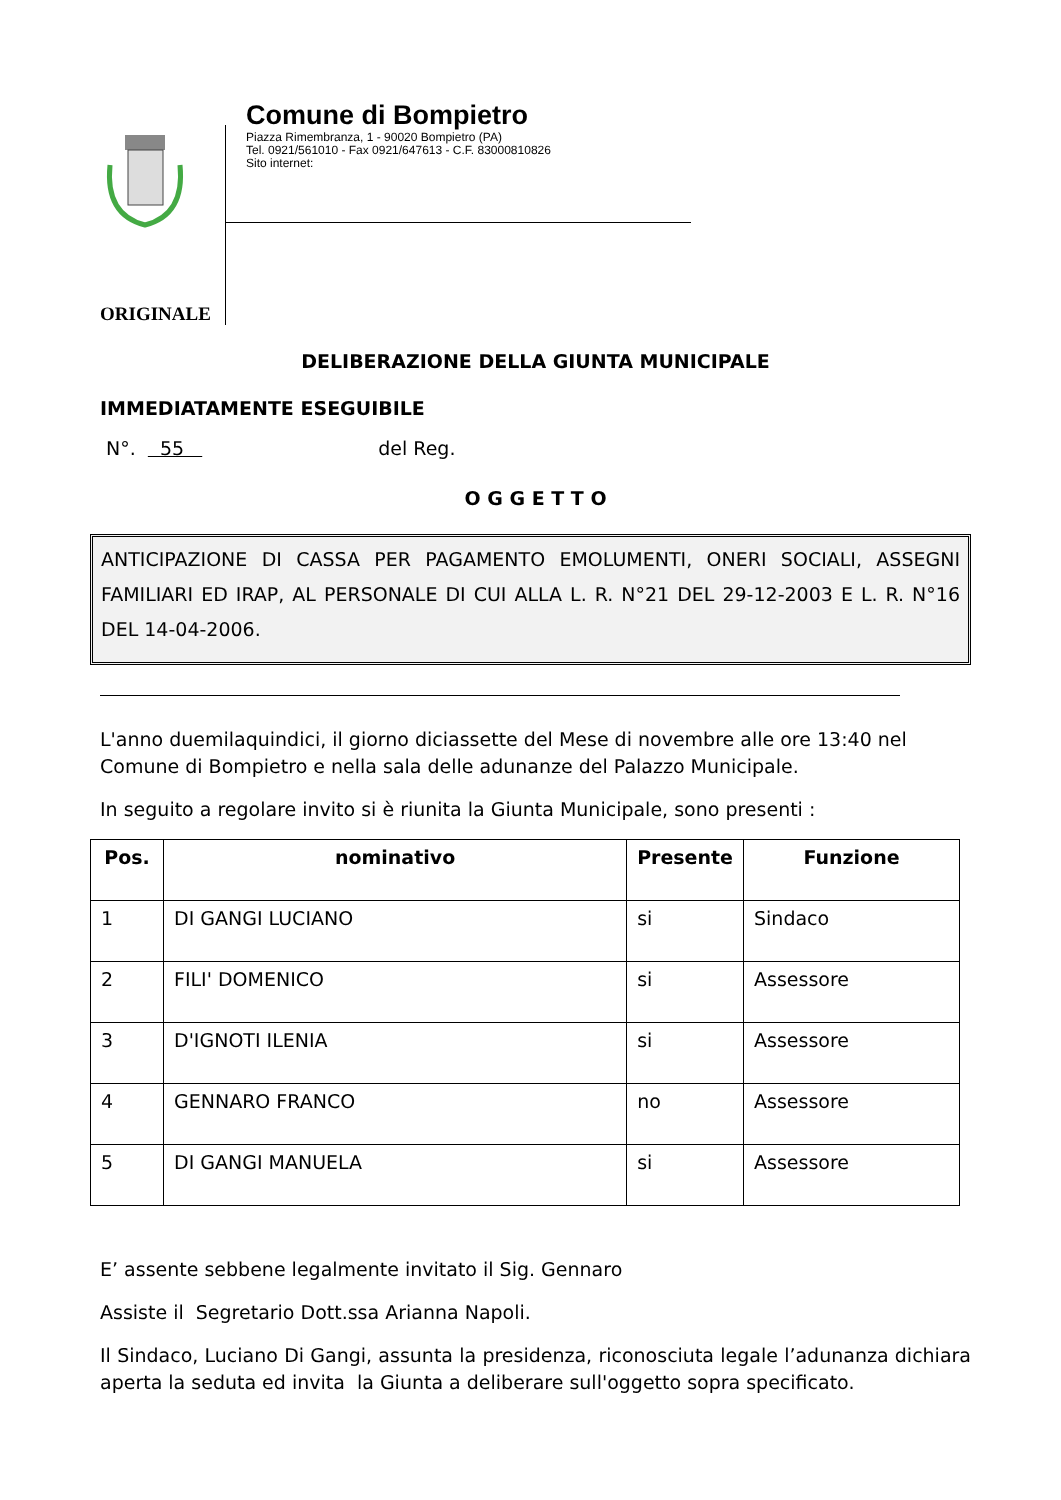Comune di Bompietro
Piazza Rimembranza, 1 - 90020 Bompietro (PA)
Tel. 0921/561010 - Fax 0921/647613 - C.F. 83000810826
Sito internet:
ORIGINALE
DELIBERAZIONE DELLA GIUNTA MUNICIPALE
IMMEDIATAMENTE ESEGUIBILE
N°. 55 del Reg.
O G G E T T O
ANTICIPAZIONE DI CASSA PER PAGAMENTO EMOLUMENTI, ONERI SOCIALI, ASSEGNI FAMILIARI ED IRAP, AL PERSONALE DI CUI ALLA L. R. N°21 DEL 29-12-2003 E L. R. N°16 DEL 14-04-2006.
L'anno duemilaquindici, il giorno diciassette del Mese di novembre alle ore 13:40 nel Comune di Bompietro e nella sala delle adunanze del Palazzo Municipale.
In seguito a regolare invito si è riunita la Giunta Municipale, sono presenti :
| Pos. | nominativo | Presente | Funzione |
| --- | --- | --- | --- |
| 1 | DI GANGI LUCIANO | si | Sindaco |
| 2 | FILI' DOMENICO | si | Assessore |
| 3 | D'IGNOTI ILENIA | si | Assessore |
| 4 | GENNARO FRANCO | no | Assessore |
| 5 | DI GANGI MANUELA | si | Assessore |
E’ assente sebbene legalmente invitato il Sig. Gennaro
Assiste il Segretario Dott.ssa Arianna Napoli.
Il Sindaco, Luciano Di Gangi, assunta la presidenza, riconosciuta legale l’adunanza dichiara aperta la seduta ed invita la Giunta a deliberare sull'oggetto sopra specificato.